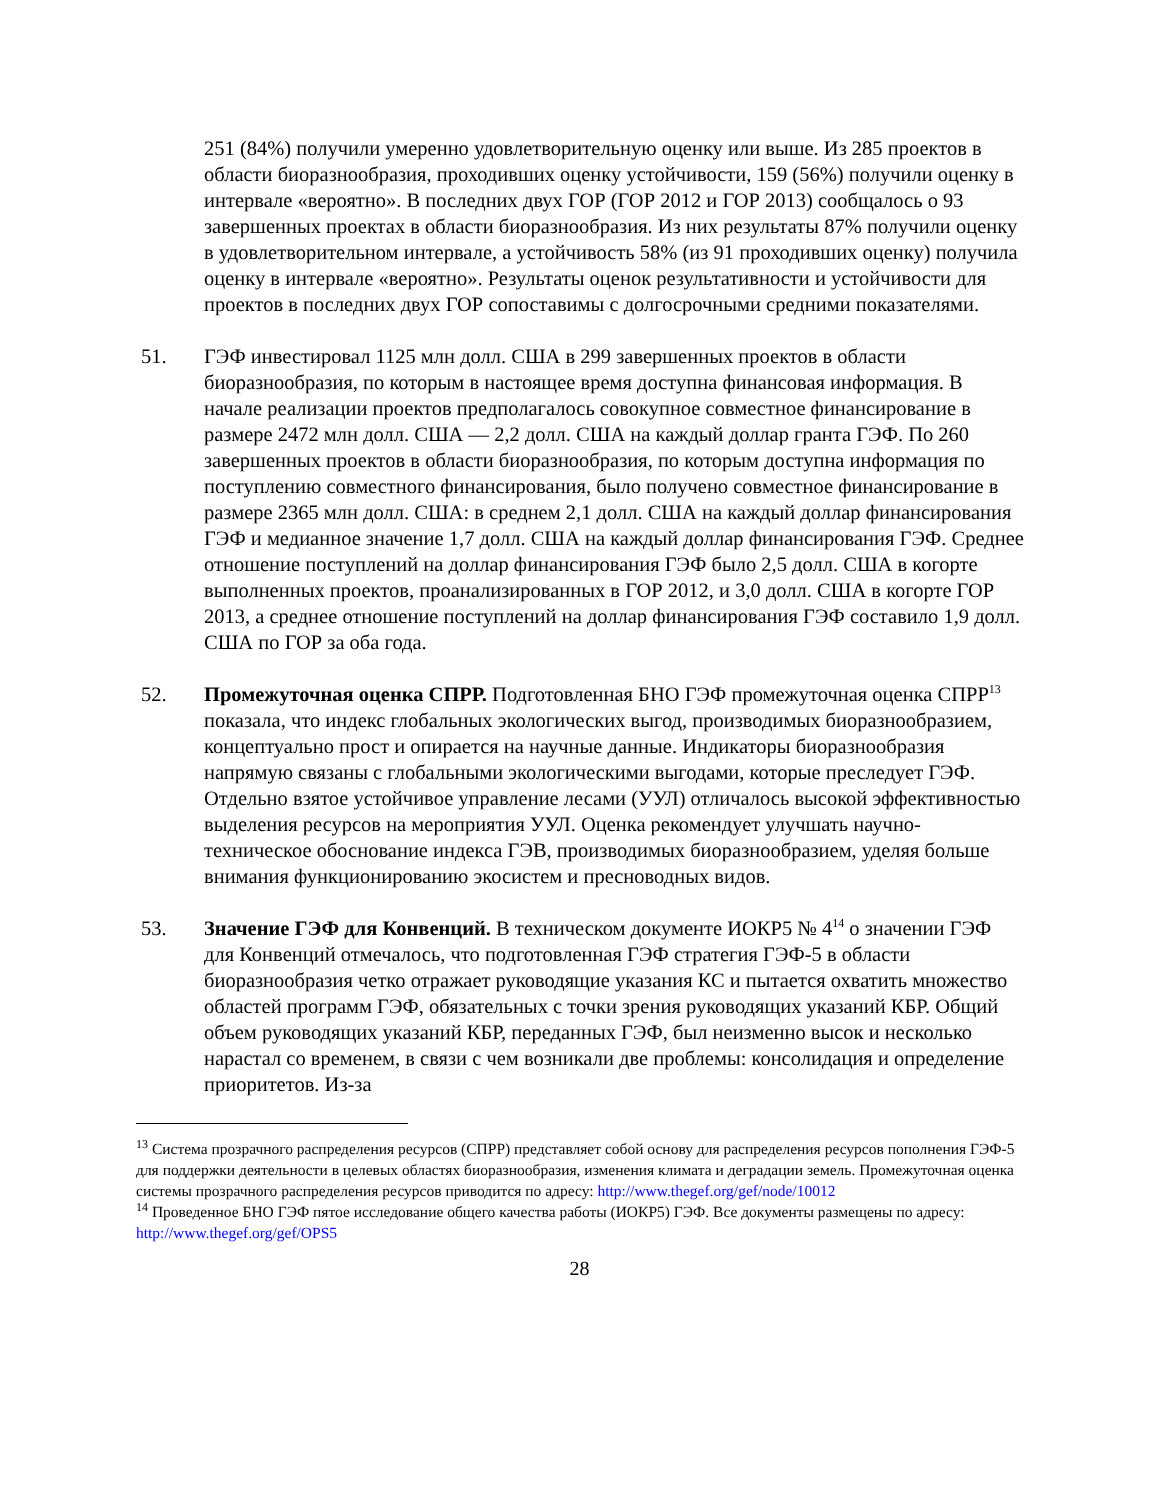251 (84%) получили умеренно удовлетворительную оценку или выше. Из 285 проектов в области биоразнообразия, проходивших оценку устойчивости, 159 (56%) получили оценку в интервале «вероятно». В последних двух ГОР (ГОР 2012 и ГОР 2013) сообщалось о 93 завершенных проектах в области биоразнообразия. Из них результаты 87% получили оценку в удовлетворительном интервале, а устойчивость 58% (из 91 проходивших оценку) получила оценку в интервале «вероятно». Результаты оценок результативности и устойчивости для проектов в последних двух ГОР сопоставимы с долгосрочными средними показателями.
51. ГЭФ инвестировал 1125 млн долл. США в 299 завершенных проектов в области биоразнообразия, по которым в настоящее время доступна финансовая информация. В начале реализации проектов предполагалось совокупное совместное финансирование в размере 2472 млн долл. США — 2,2 долл. США на каждый доллар гранта ГЭФ. По 260 завершенных проектов в области биоразнообразия, по которым доступна информация по поступлению совместного финансирования, было получено совместное финансирование в размере 2365 млн долл. США: в среднем 2,1 долл. США на каждый доллар финансирования ГЭФ и медианное значение 1,7 долл. США на каждый доллар финансирования ГЭФ. Среднее отношение поступлений на доллар финансирования ГЭФ было 2,5 долл. США в когорте выполненных проектов, проанализированных в ГОР 2012, и 3,0 долл. США в когорте ГОР 2013, а среднее отношение поступлений на доллар финансирования ГЭФ составило 1,9 долл. США по ГОР за оба года.
52. Промежуточная оценка СПРР. Подготовленная БНО ГЭФ промежуточная оценка СПРР<sup>13</sup> показала, что индекс глобальных экологических выгод, производимых биоразнообразием, концептуально прост и опирается на научные данные. Индикаторы биоразнообразия напрямую связаны с глобальными экологическими выгодами, которые преследует ГЭФ. Отдельно взятое устойчивое управление лесами (УУЛ) отличалось высокой эффективностью выделения ресурсов на мероприятия УУЛ. Оценка рекомендует улучшать научно-техническое обоснование индекса ГЭВ, производимых биоразнообразием, уделяя больше внимания функционированию экосистем и пресноводных видов.
53. Значение ГЭФ для Конвенций. В техническом документе ИОКР5 № 4<sup>14</sup> о значении ГЭФ для Конвенций отмечалось, что подготовленная ГЭФ стратегия ГЭФ-5 в области биоразнообразия четко отражает руководящие указания КС и пытается охватить множество областей программ ГЭФ, обязательных с точки зрения руководящих указаний КБР. Общий объем руководящих указаний КБР, переданных ГЭФ, был неизменно высок и несколько нарастал со временем, в связи с чем возникали две проблемы: консолидация и определение приоритетов. Из-за
<sup>13</sup> Система прозрачного распределения ресурсов (СПРР) представляет собой основу для распределения ресурсов пополнения ГЭФ-5 для поддержки деятельности в целевых областях биоразнообразия, изменения климата и деградации земель. Промежуточная оценка системы прозрачного распределения ресурсов приводится по адресу: http://www.thegef.org/gef/node/10012
<sup>14</sup> Проведенное БНО ГЭФ пятое исследование общего качества работы (ИОКР5) ГЭФ. Все документы размещены по адресу: http://www.thegef.org/gef/OPS5
28